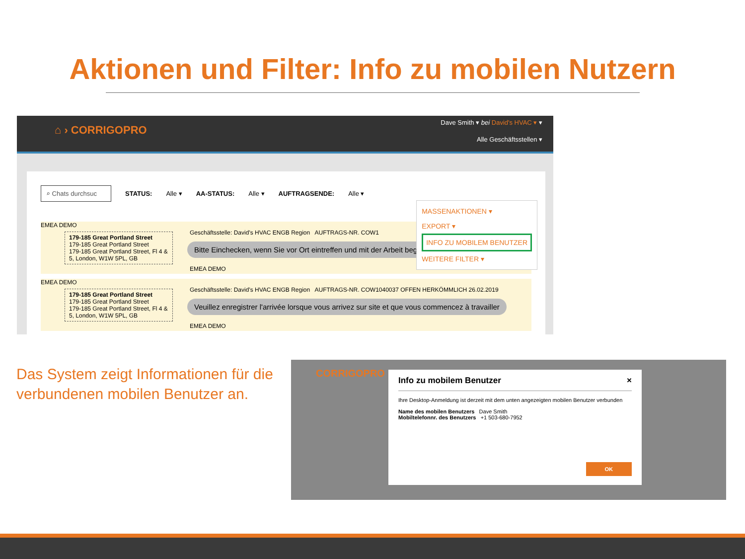Aktionen und Filter: Info zu mobilen Nutzern
⌂ › CORRIGOPRO
Dave Smith ▾ bei David's HVAC ▾ ▾
Alle Geschäftsstellen ▾
⌕ Chats durchsuc STATUS: Alle ▾ AA-STATUS: Alle ▾ AUFTRAGSENDE: Alle ▾
EMEA DEMO
179-185 Great Portland Street
179-185 Great Portland Street
179-185 Great Portland Street, Fl 4 & 5, London, W1W 5PL, GB
Geschäftsstelle: David's HVAC ENGB Region AUFTRAGS-NR. COW1
Bitte Einchecken, wenn Sie vor Ort eintreffen und mit der Arbeit beg
EMEA DEMO
EMEA DEMO
179-185 Great Portland Street
179-185 Great Portland Street
179-185 Great Portland Street, Fl 4 & 5, London, W1W 5PL, GB
Geschäftsstelle: David's HVAC ENGB Region AUFTRAGS-NR. COW1040037 OFFEN HERKÖMMLICH 26.02.2019
Veuillez enregistrer l'arrivée lorsque vous arrivez sur site et que vous commencez à travailler
EMEA DEMO
MASSENAKTIONEN ▾
EXPORT ▾
INFO ZU MOBILEM BENUTZER
WEITERE FILTER ▾
Das System zeigt Informationen für die verbundenen mobilen Benutzer an.
CORRIGOPRO
Info zu mobilem Benutzer ×
Ihre Desktop-Anmeldung ist derzeit mit dem unten angezeigten mobilen Benutzer verbunden
Name des mobilen Benutzers Dave Smith
Mobiltelefonnr. des Benutzers +1 503-680-7952
OK